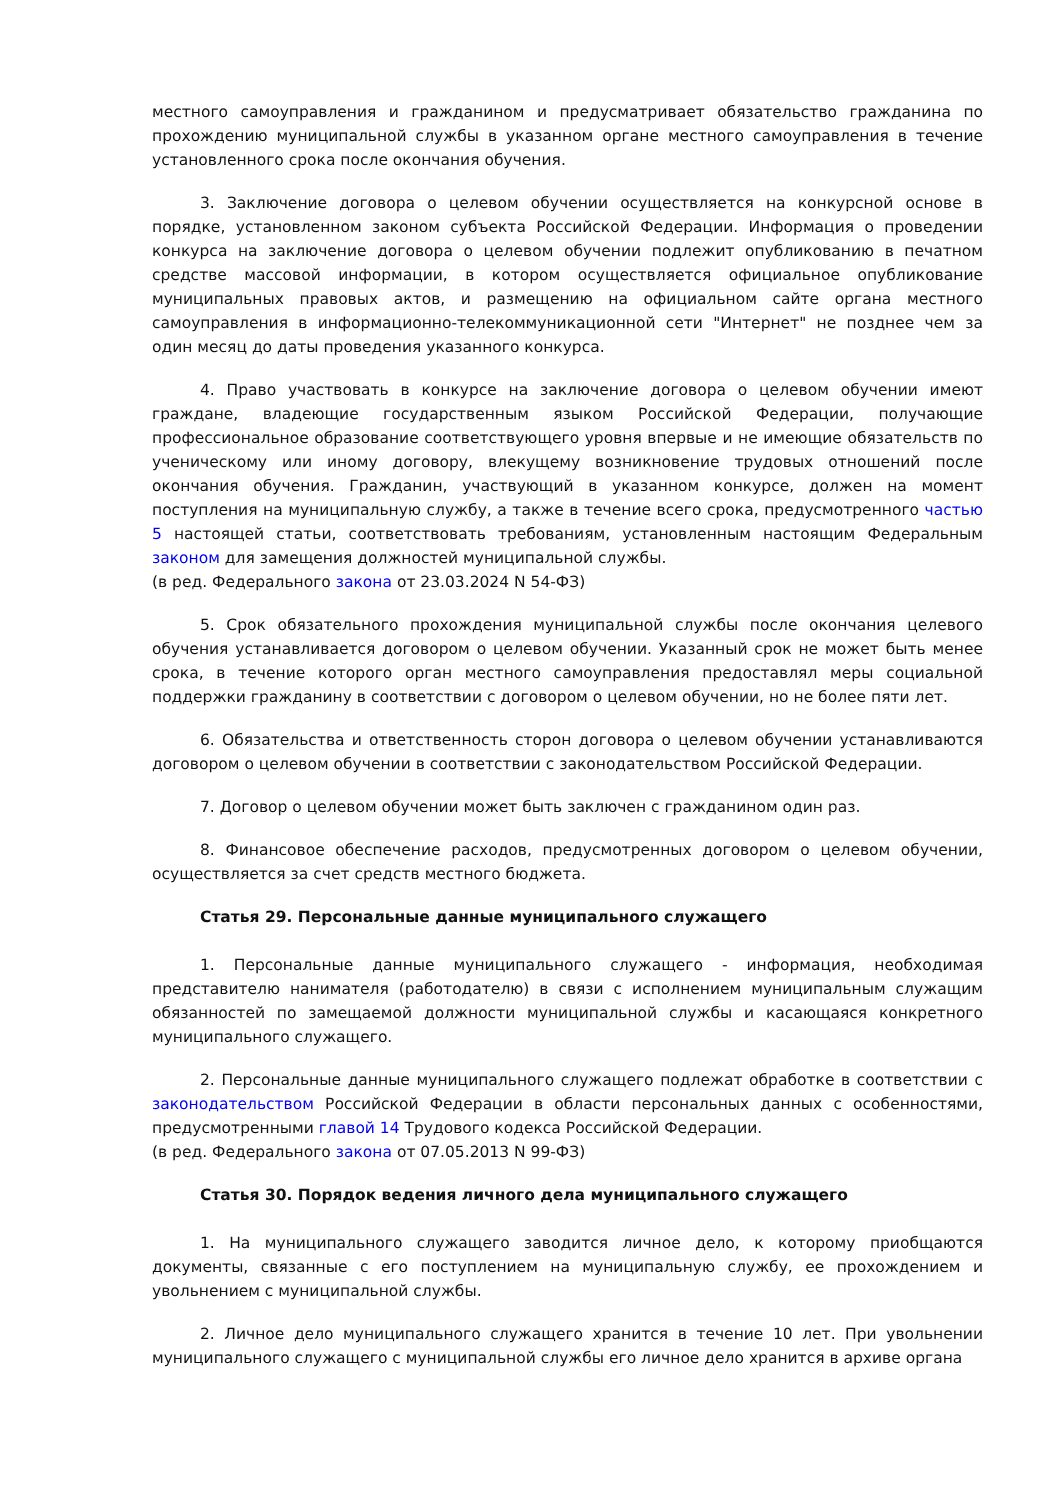местного самоуправления и гражданином и предусматривает обязательство гражданина по прохождению муниципальной службы в указанном органе местного самоуправления в течение установленного срока после окончания обучения.
3. Заключение договора о целевом обучении осуществляется на конкурсной основе в порядке, установленном законом субъекта Российской Федерации. Информация о проведении конкурса на заключение договора о целевом обучении подлежит опубликованию в печатном средстве массовой информации, в котором осуществляется официальное опубликование муниципальных правовых актов, и размещению на официальном сайте органа местного самоуправления в информационно-телекоммуникационной сети "Интернет" не позднее чем за один месяц до даты проведения указанного конкурса.
4. Право участвовать в конкурсе на заключение договора о целевом обучении имеют граждане, владеющие государственным языком Российской Федерации, получающие профессиональное образование соответствующего уровня впервые и не имеющие обязательств по ученическому или иному договору, влекущему возникновение трудовых отношений после окончания обучения. Гражданин, участвующий в указанном конкурсе, должен на момент поступления на муниципальную службу, а также в течение всего срока, предусмотренного частью 5 настоящей статьи, соответствовать требованиям, установленным настоящим Федеральным законом для замещения должностей муниципальной службы.
(в ред. Федерального закона от 23.03.2024 N 54-ФЗ)
5. Срок обязательного прохождения муниципальной службы после окончания целевого обучения устанавливается договором о целевом обучении. Указанный срок не может быть менее срока, в течение которого орган местного самоуправления предоставлял меры социальной поддержки гражданину в соответствии с договором о целевом обучении, но не более пяти лет.
6. Обязательства и ответственность сторон договора о целевом обучении устанавливаются договором о целевом обучении в соответствии с законодательством Российской Федерации.
7. Договор о целевом обучении может быть заключен с гражданином один раз.
8. Финансовое обеспечение расходов, предусмотренных договором о целевом обучении, осуществляется за счет средств местного бюджета.
Статья 29. Персональные данные муниципального служащего
1. Персональные данные муниципального служащего - информация, необходимая представителю нанимателя (работодателю) в связи с исполнением муниципальным служащим обязанностей по замещаемой должности муниципальной службы и касающаяся конкретного муниципального служащего.
2. Персональные данные муниципального служащего подлежат обработке в соответствии с законодательством Российской Федерации в области персональных данных с особенностями, предусмотренными главой 14 Трудового кодекса Российской Федерации.
(в ред. Федерального закона от 07.05.2013 N 99-ФЗ)
Статья 30. Порядок ведения личного дела муниципального служащего
1. На муниципального служащего заводится личное дело, к которому приобщаются документы, связанные с его поступлением на муниципальную службу, ее прохождением и увольнением с муниципальной службы.
2. Личное дело муниципального служащего хранится в течение 10 лет. При увольнении муниципального служащего с муниципальной службы его личное дело хранится в архиве органа